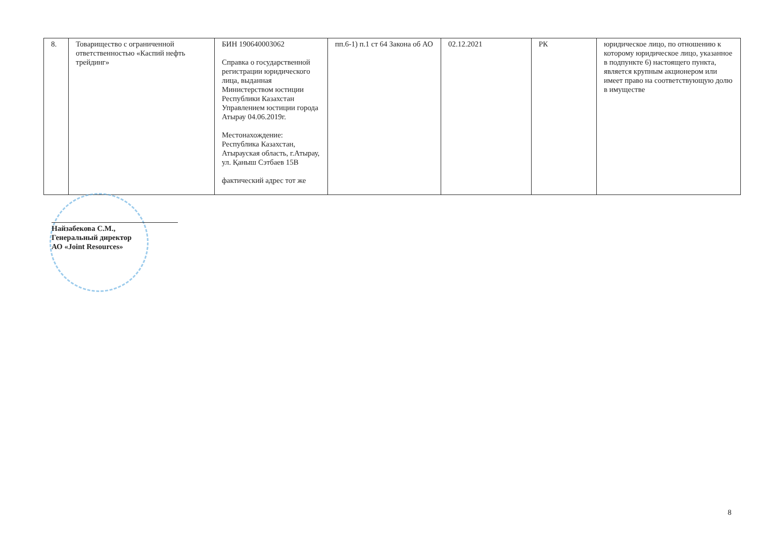| 8. | Товарищество с ограниченной ответственностью «Каспий нефть трейдинг» | БИН 190640003062 Справка о государственной регистрации юридического лица, выданная Министерством юстиции Республики Казахстан Управлением юстиции города Атырау 04.06.2019г. Местонахождение: Республика Казахстан, Атырауская область, г.Атырау, ул. Қаныш Сэтбаев 15В фактический адрес тот же | пп.6-1) п.1 ст 64 Закона об АО | 02.12.2021 | РК | юридическое лицо, по отношению к которому юридическое лицо, указанное в подпункте 6) настоящего пункта, является крупным акционером или имеет право на соответствующую долю в имуществе |
Найзабекова С.М.,
Генеральный директор
АО «Joint Resources»
8